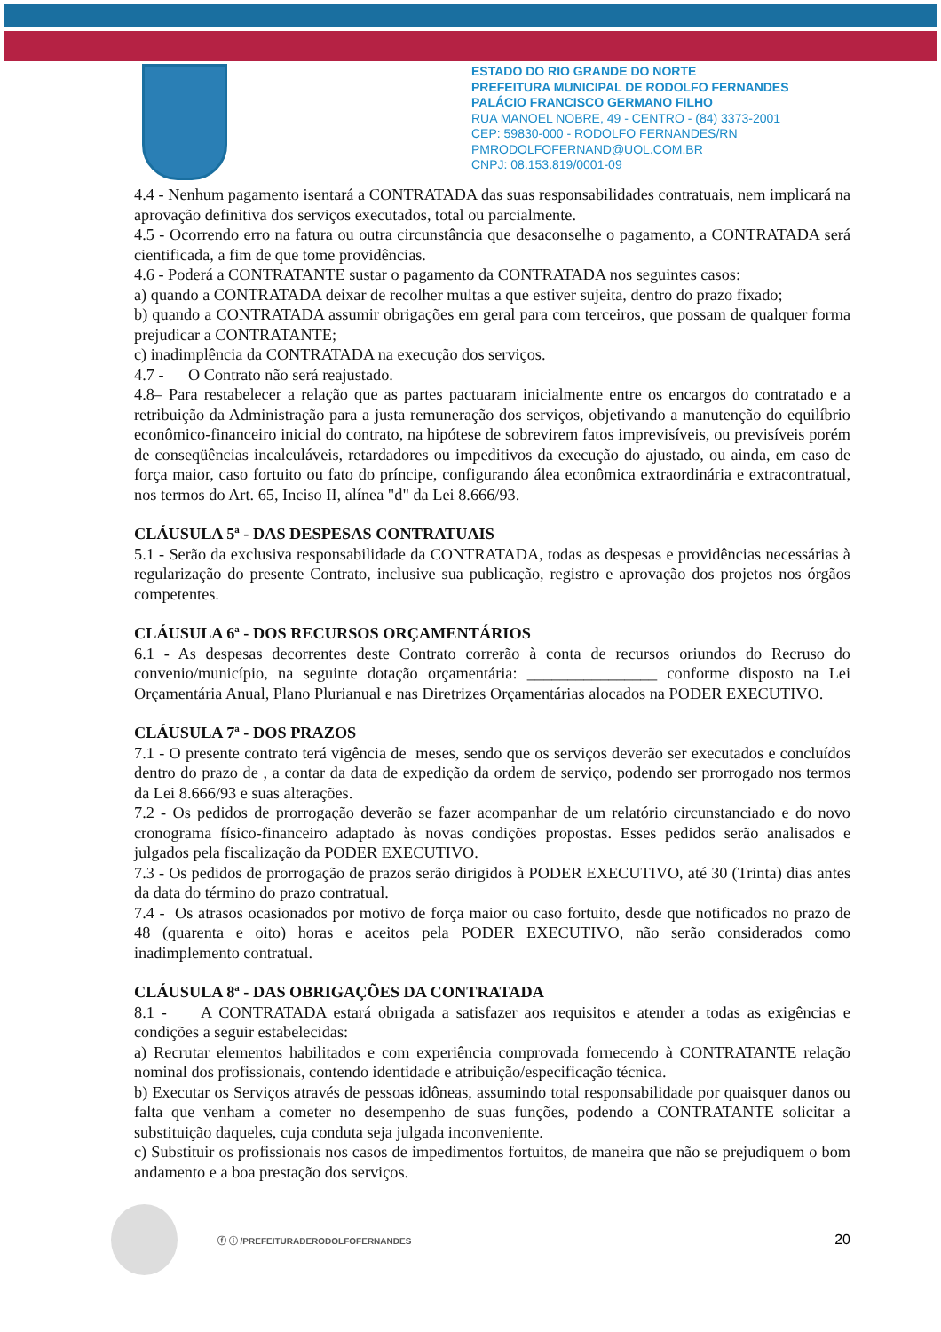ESTADO DO RIO GRANDE DO NORTE
PREFEITURA MUNICIPAL DE RODOLFO FERNANDES
PALÁCIO FRANCISCO GERMANO FILHO
RUA MANOEL NOBRE, 49 - CENTRO - (84) 3373-2001
CEP: 59830-000 - RODOLFO FERNANDES/RN
PMRODOLFOFERNAND@UOL.COM.BR
CNPJ: 08.153.819/0001-09
4.4 - Nenhum pagamento isentará a CONTRATADA das suas responsabilidades contratuais, nem implicará na aprovação definitiva dos serviços executados, total ou parcialmente.
4.5 - Ocorrendo erro na fatura ou outra circunstância que desaconselhe o pagamento, a CONTRATADA será cientificada, a fim de que tome providências.
4.6 - Poderá a CONTRATANTE sustar o pagamento da CONTRATADA nos seguintes casos:
a) quando a CONTRATADA deixar de recolher multas a que estiver sujeita, dentro do prazo fixado;
b) quando a CONTRATADA assumir obrigações em geral para com terceiros, que possam de qualquer forma prejudicar a CONTRATANTE;
c) inadimplência da CONTRATADA na execução dos serviços.
4.7 - O Contrato não será reajustado.
4.8– Para restabelecer a relação que as partes pactuaram inicialmente entre os encargos do contratado e a retribuição da Administração para a justa remuneração dos serviços, objetivando a manutenção do equilíbrio econômico-financeiro inicial do contrato, na hipótese de sobrevirem fatos imprevisíveis, ou previsíveis porém de conseqüências incalculáveis, retardadores ou impeditivos da execução do ajustado, ou ainda, em caso de força maior, caso fortuito ou fato do príncipe, configurando álea econômica extraordinária e extracontratual, nos termos do Art. 65, Inciso II, alínea "d" da Lei 8.666/93.
CLÁUSULA 5ª - DAS DESPESAS CONTRATUAIS
5.1 - Serão da exclusiva responsabilidade da CONTRATADA, todas as despesas e providências necessárias à regularização do presente Contrato, inclusive sua publicação, registro e aprovação dos projetos nos órgãos competentes.
CLÁUSULA 6ª - DOS RECURSOS ORÇAMENTÁRIOS
6.1 - As despesas decorrentes deste Contrato correrão à conta de recursos oriundos do Recruso do convenio/município, na seguinte dotação orçamentária: ________________ conforme disposto na Lei Orçamentária Anual, Plano Plurianual e nas Diretrizes Orçamentárias alocados na PODER EXECUTIVO.
CLÁUSULA 7ª - DOS PRAZOS
7.1 - O presente contrato terá vigência de meses, sendo que os serviços deverão ser executados e concluídos dentro do prazo de , a contar da data de expedição da ordem de serviço, podendo ser prorrogado nos termos da Lei 8.666/93 e suas alterações.
7.2 - Os pedidos de prorrogação deverão se fazer acompanhar de um relatório circunstanciado e do novo cronograma físico-financeiro adaptado às novas condições propostas. Esses pedidos serão analisados e julgados pela fiscalização da PODER EXECUTIVO.
7.3 - Os pedidos de prorrogação de prazos serão dirigidos à PODER EXECUTIVO, até 30 (Trinta) dias antes da data do término do prazo contratual.
7.4 - Os atrasos ocasionados por motivo de força maior ou caso fortuito, desde que notificados no prazo de 48 (quarenta e oito) horas e aceitos pela PODER EXECUTIVO, não serão considerados como inadimplemento contratual.
CLÁUSULA 8ª - DAS OBRIGAÇÕES DA CONTRATADA
8.1 - A CONTRATADA estará obrigada a satisfazer aos requisitos e atender a todas as exigências e condições a seguir estabelecidas:
a) Recrutar elementos habilitados e com experiência comprovada fornecendo à CONTRATANTE relação nominal dos profissionais, contendo identidade e atribuição/especificação técnica.
b) Executar os Serviços através de pessoas idôneas, assumindo total responsabilidade por quaisquer danos ou falta que venham a cometer no desempenho de suas funções, podendo a CONTRATANTE solicitar a substituição daqueles, cuja conduta seja julgada inconveniente.
c) Substituir os profissionais nos casos de impedimentos fortuitos, de maneira que não se prejudiquem o bom andamento e a boa prestação dos serviços.
ⓕ ⓘ /PREFEITURADERODOLFOFERNANDES 20